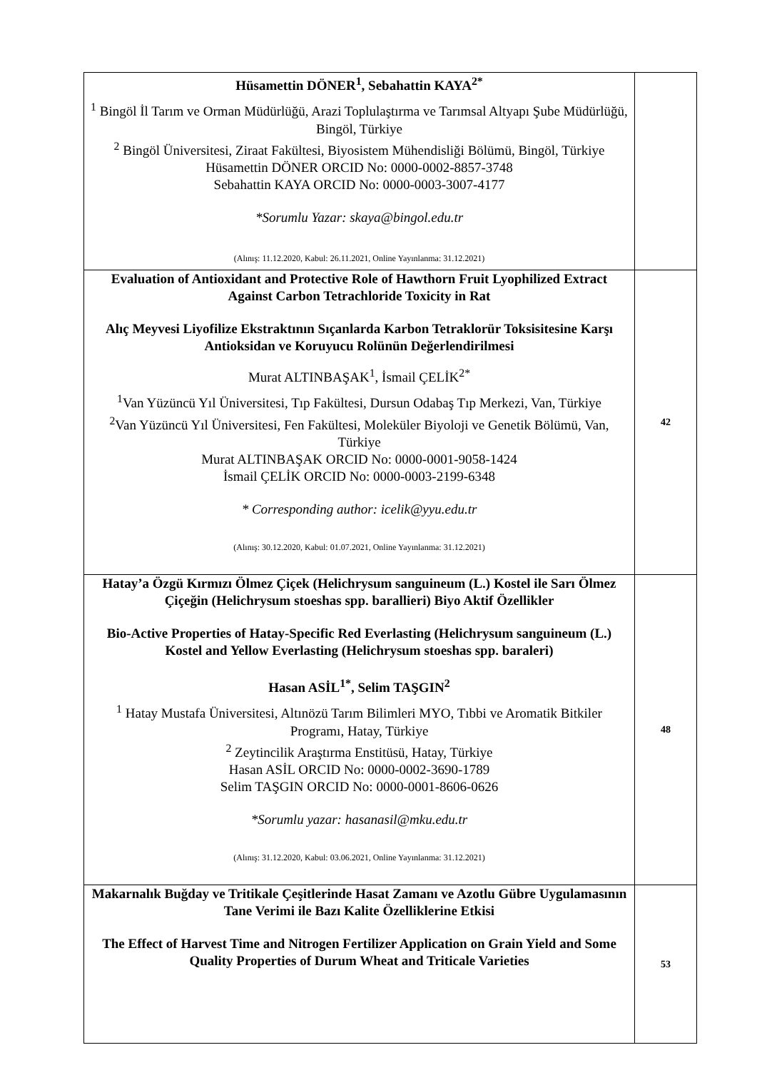| Hüsamettin DÖNER<sup>1</sup>, Sebahattin KAYA<sup>2*</sup> <sup>1</sup> Bingöl İl Tarım ve Orman Müdürlüğü, Arazi Toplulaştırma ve Tarımsal Altyapı Şube Müdürlüğü, Bingöl, Türkiye <sup>2</sup> Bingöl Üniversitesi, Ziraat Fakültesi, Biyosistem Mühendisliği Bölümü, Bingöl, Türkiye Hüsamettin DÖNER ORCID No: 0000-0002-8857-3748 Sebahattin KAYA ORCID No: 0000-0003-3007-4177 *Sorumlu Yazar: skaya@bingol.edu.tr (Alınış: 11.12.2020, Kabul: 26.11.2021, Online Yayınlanma: 31.12.2021) | |
| Evaluation of Antioxidant and Protective Role of Hawthorn Fruit Lyophilized Extract Against Carbon Tetrachloride Toxicity in Rat Alıç Meyvesi Liyofilize Ekstraktının Sıçanlarda Karbon Tetraklorür Toksisitesine Karşı Antioksidan ve Koruyucu Rolünün Değerlendirilmesi Murat ALTINBAŞAK<sup>1</sup>, İsmail ÇELİK<sup>2*</sup> <sup>1</sup> Van Yüzüncü Yıl Üniversitesi, Tıp Fakültesi, Dursun Odabaş Tıp Merkezi, Van, Türkiye <sup>2</sup> Van Yüzüncü Yıl Üniversitesi, Fen Fakültesi, Moleküler Biyoloji ve Genetik Bölümü, Van, Türkiye Murat ALTINBAŞAK ORCID No: 0000-0001-9058-1424 İsmail ÇELİK ORCID No: 0000-0003-2199-6348 * Corresponding author: icelik@yyu.edu.tr (Alınış: 30.12.2020, Kabul: 01.07.2021, Online Yayınlanma: 31.12.2021) | 42 |
| Hatay’a Özgü Kırmızı Ölmez Çiçek (Helichrysum sanguineum (L.) Kostel ile Sarı Ölmez Çiçeğin (Helichrysum stoeshas spp. barallieri) Biyo Aktif Özellikler Bio-Active Properties of Hatay-Specific Red Everlasting (Helichrysum sanguineum (L.) Kostel and Yellow Everlasting (Helichrysum stoeshas spp. baraleri) Hasan ASİL<sup>1*</sup>, Selim TAŞGIN<sup>2</sup> <sup>1</sup> Hatay Mustafa Üniversitesi, Altınözü Tarım Bilimleri MYO, Tıbbi ve Aromatik Bitkiler Programı, Hatay, Türkiye <sup>2</sup> Zeytincilik Araştırma Enstitüsü, Hatay, Türkiye Hasan ASİL ORCID No: 0000-0002-3690-1789 Selim TAŞGIN ORCID No: 0000-0001-8606-0626 *Sorumlu yazar: hasanasil@mku.edu.tr (Alınış: 31.12.2020, Kabul: 03.06.2021, Online Yayınlanma: 31.12.2021) | 48 |
| Makarnalık Buğday ve Tritikale Çeşitlerinde Hasat Zamanı ve Azotlu Gübre Uygulamasının Tane Verimi ile Bazı Kalite Özelliklerine Etkisi The Effect of Harvest Time and Nitrogen Fertilizer Application on Grain Yield and Some Quality Properties of Durum Wheat and Triticale Varieties | 53 |